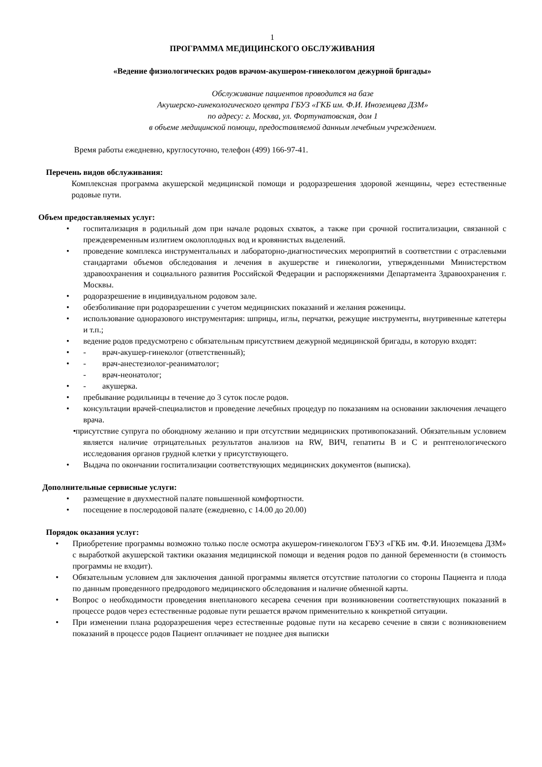1
ПРОГРАММА МЕДИЦИНСКОГО ОБСЛУЖИВАНИЯ
«Ведение физиологических родов врачом-акушером-гинекологом дежурной бригады»
Обслуживание пациентов проводится на базе
Акушерско-гинекологического центра ГБУЗ «ГКБ им. Ф.И. Иноземцева ДЗМ»
по адресу: г. Москва, ул. Фортунатовская, дом 1
в объеме медицинской помощи, предоставляемой данным лечебным учреждением.
Время работы ежедневно, круглосуточно, телефон (499) 166-97-41.
Перечень видов обслуживания:
Комплексная программа акушерской медицинской помощи и родоразрешения здоровой женщины, через естественные родовые пути.
Объем предоставляемых услуг:
• госпитализация в родильный дом при начале родовых схваток, а также при срочной госпитализации, связанной с преждевременным излитием околоплодных вод и кровянистых выделений.
• проведение комплекса инструментальных и лабораторно-диагностических мероприятий в соответствии с отраслевыми стандартами объемов обследования и лечения в акушерстве и гинекологии, утвержденными Министерством здравоохранения и социального развития Российской Федерации и распоряжениями Департамента Здравоохранения г. Москвы.
• родоразрешение в индивидуальном родовом зале.
• обезболивание при родоразрешении с учетом медицинских показаний и желания роженицы.
• использование одноразового инструментария: шприцы, иглы, перчатки, режущие инструменты, внутривенные катетеры и т.п.;
• ведение родов предусмотрено с обязательным присутствием дежурной медицинской бригады, в которую входят:
• - врач-акушер-гинеколог (ответственный);
• - врач-анестезиолог-реаниматолог;
- врач-неонатолог;
• - акушерка.
• пребывание родильницы в течение до 3 суток после родов.
• консультации врачей-специалистов и проведение лечебных процедур по показаниям на основании заключения лечащего врача.
• присутствие супруга по обоюдному желанию и при отсутствии медицинских противопоказаний. Обязательным условием является наличие отрицательных результатов анализов на RW, ВИЧ, гепатиты В и С и рентгенологического исследования органов грудной клетки у присутствующего.
• Выдача по окончании госпитализации соответствующих медицинских документов (выписка).
Дополнительные сервисные услуги:
• размещение в двухместной палате повышенной комфортности.
• посещение в послеродовой палате (ежедневно, с 14.00 до 20.00)
Порядок оказания услуг:
• Приобретение программы возможно только после осмотра акушером-гинекологом ГБУЗ «ГКБ им. Ф.И. Иноземцева ДЗМ» с выработкой акушерской тактики оказания медицинской помощи и ведения родов по данной беременности (в стоимость программы не входит).
• Обязательным условием для заключения данной программы является отсутствие патологии со стороны Пациента и плода по данным проведенного предродового медицинского обследования и наличие обменной карты.
• Вопрос о необходимости проведения внепланового кесарева сечения при возникновении соответствующих показаний в процессе родов через естественные родовые пути решается врачом применительно к конкретной ситуации.
• При изменении плана родоразрешения через естественные родовые пути на кесарево сечение в связи с возникновением показаний в процессе родов Пациент оплачивает не позднее дня выписки